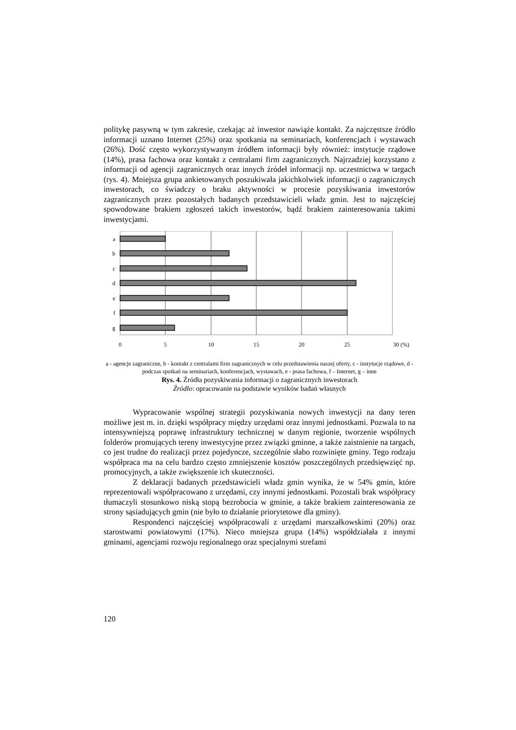politykę pasywną w tym zakresie, czekając aż inwestor nawiąże kontakt. Za najczęstsze źródło informacji uznano Internet (25%) oraz spotkania na seminariach, konferencjach i wystawach (26%). Dość często wykorzystywanym źródłem informacji były również: instytucje rządowe (14%), prasa fachowa oraz kontakt z centralami firm zagranicznych. Najrzadziej korzystano z informacji od agencji zagranicznych oraz innych źródeł informacji np. uczestnictwa w targach (rys. 4). Mniejsza grupa ankietowanych poszukiwała jakichkolwiek informacji o zagranicznych inwestorach, co świadczy o braku aktywności w procesie pozyskiwania inwestorów zagranicznych przez pozostałych badanych przedstawicieli władz gmin. Jest to najczęściej spowodowane brakiem zgłoszeń takich inwestorów, bądź brakiem zainteresowania takimi inwestycjami.
a
b
c
d
e
f
g
0
5
10
15
20
25
30 (%)
a - agencje zagraniczne, b - kontakt z centralami firm zagranicznych w celu przedstawienia naszej oferty, c - instytucje rządowe, d - podczas spotkań na seminariach, konferencjach, wystawach, e - prasa fachowa, f – Internet, g – inne
Rys. 4. Źródła pozyskiwania informacji o zagranicznych inwestorach
Źródło: opracowanie na podstawie wyników badań własnych
Wypracowanie wspólnej strategii pozyskiwania nowych inwestycji na dany teren możliwe jest m. in. dzięki współpracy między urzędami oraz innymi jednostkami. Pozwala to na intensywniejszą poprawę infrastruktury technicznej w danym regionie, tworzenie wspólnych folderów promujących tereny inwestycyjne przez związki gminne, a także zaistnienie na targach, co jest trudne do realizacji przez pojedyncze, szczególnie słabo rozwinięte gminy. Tego rodzaju współpraca ma na celu bardzo często zmniejszenie kosztów poszczególnych przedsięwzięć np. promocyjnych, a także zwiększenie ich skuteczności.
Z deklaracji badanych przedstawicieli władz gmin wynika, że w 54% gmin, które reprezentowali współpracowano z urzędami, czy innymi jednostkami. Pozostali brak współpracy tłumaczyli stosunkowo niską stopą bezrobocia w gminie, a także brakiem zainteresowania ze strony sąsiadujących gmin (nie było to działanie priorytetowe dla gminy).
Respondenci najczęściej współpracowali z urzędami marszałkowskimi (20%) oraz starostwami powiatowymi (17%). Nieco mniejsza grupa (14%) współdziałała z innymi gminami, agencjami rozwoju regionalnego oraz specjalnymi strefami
120